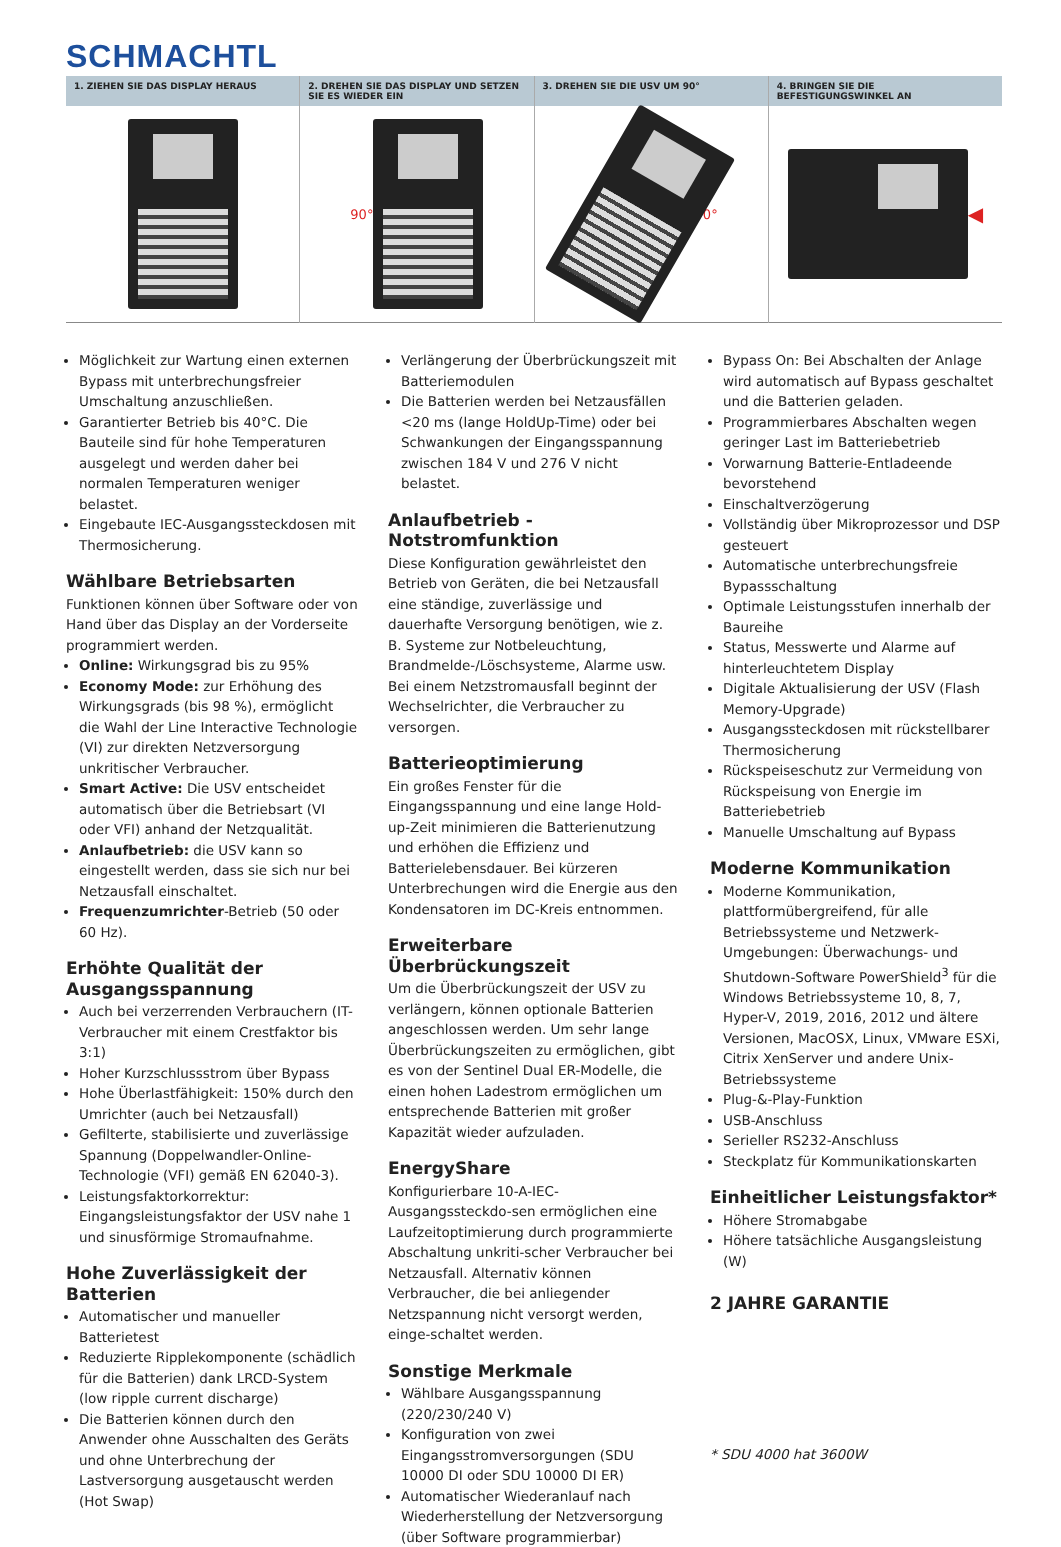SCHMACHTL
1. ZIEHEN SIE DAS DISPLAY HERAUS
2. DREHEN SIE DAS DISPLAY UND SETZEN SIE ES WIEDER EIN
90°
3. DREHEN SIE DIE USV UM 90°
90°
4. BRINGEN SIE DIE BEFESTIGUNGSWINKEL AN
◀
Möglichkeit zur Wartung einen externen Bypass mit unterbrechungsfreier Umschaltung anzuschließen.
Garantierter Betrieb bis 40°C. Die Bauteile sind für hohe Temperaturen ausgelegt und werden daher bei normalen Temperaturen weniger belastet.
Eingebaute IEC-Ausgangssteckdosen mit Thermosicherung.
Wählbare Betriebsarten
Funktionen können über Software oder von Hand über das Display an der Vorderseite programmiert werden.
Online: Wirkungsgrad bis zu 95%
Economy Mode: zur Erhöhung des Wirkungsgrads (bis 98 %), ermöglicht die Wahl der Line Interactive Technologie (VI) zur direkten Netzversorgung unkritischer Verbraucher.
Smart Active: Die USV entscheidet automatisch über die Betriebsart (VI oder VFI) anhand der Netzqualität.
Anlaufbetrieb: die USV kann so eingestellt werden, dass sie sich nur bei Netzausfall einschaltet.
Frequenzumrichter-Betrieb (50 oder 60 Hz).
Erhöhte Qualität der Ausgangsspannung
Auch bei verzerrenden Verbrauchern (IT-Verbraucher mit einem Crestfaktor bis 3:1)
Hoher Kurzschlussstrom über Bypass
Hohe Überlastfähigkeit: 150% durch den Umrichter (auch bei Netzausfall)
Gefilterte, stabilisierte und zuverlässige Spannung (Doppelwandler-Online-Technologie (VFI) gemäß EN 62040-3).
Leistungsfaktorkorrektur: Eingangsleistungsfaktor der USV nahe 1 und sinusförmige Stromaufnahme.
Hohe Zuverlässigkeit der Batterien
Automatischer und manueller Batterietest
Reduzierte Ripplekomponente (schädlich für die Batterien) dank LRCD-System (low ripple current discharge)
Die Batterien können durch den Anwender ohne Ausschalten des Geräts und ohne Unterbrechung der Lastversorgung ausgetauscht werden (Hot Swap)
Verlängerung der Überbrückungszeit mit Batteriemodulen
Die Batterien werden bei Netzausfällen <20 ms (lange HoldUp-Time) oder bei Schwankungen der Eingangsspannung zwischen 184 V und 276 V nicht belastet.
Anlaufbetrieb - Notstromfunktion
Diese Konfiguration gewährleistet den Betrieb von Geräten, die bei Netzausfall eine ständige, zuverlässige und dauerhafte Versorgung benötigen, wie z. B. Systeme zur Notbeleuchtung, Brandmelde-/Löschsysteme, Alarme usw. Bei einem Netzstromausfall beginnt der Wechselrichter, die Verbraucher zu versorgen.
Batterieoptimierung
Ein großes Fenster für die Eingangsspannung und eine lange Hold-up-Zeit minimieren die Batterienutzung und erhöhen die Effizienz und Batterielebensdauer. Bei kürzeren Unterbrechungen wird die Energie aus den Kondensatoren im DC-Kreis entnommen.
Erweiterbare Überbrückungszeit
Um die Überbrückungszeit der USV zu verlängern, können optionale Batterien angeschlossen werden. Um sehr lange Überbrückungszeiten zu ermöglichen, gibt es von der Sentinel Dual ER-Modelle, die einen hohen Ladestrom ermöglichen um entsprechende Batterien mit großer Kapazität wieder aufzuladen.
EnergyShare
Konfigurierbare 10-A-IEC-Ausgangssteckdo-sen ermöglichen eine Laufzeitoptimierung durch programmierte Abschaltung unkriti-scher Verbraucher bei Netzausfall. Alternativ können Verbraucher, die bei anliegender Netzspannung nicht versorgt werden, einge-schaltet werden.
Sonstige Merkmale
Wählbare Ausgangsspannung (220/230/240 V)
Konfiguration von zwei Eingangsstromversorgungen (SDU 10000 DI oder SDU 10000 DI ER)
Automatischer Wiederanlauf nach Wiederherstellung der Netzversorgung (über Software programmierbar)
Bypass On: Bei Abschalten der Anlage wird automatisch auf Bypass geschaltet und die Batterien geladen.
Programmierbares Abschalten wegen geringer Last im Batteriebetrieb
Vorwarnung Batterie-Entladeende bevorstehend
Einschaltverzögerung
Vollständig über Mikroprozessor und DSP gesteuert
Automatische unterbrechungsfreie Bypassschaltung
Optimale Leistungsstufen innerhalb der Baureihe
Status, Messwerte und Alarme auf hinterleuchtetem Display
Digitale Aktualisierung der USV (Flash Memory-Upgrade)
Ausgangssteckdosen mit rückstellbarer Thermosicherung
Rückspeiseschutz zur Vermeidung von Rückspeisung von Energie im Batteriebetrieb
Manuelle Umschaltung auf Bypass
Moderne Kommunikation
Moderne Kommunikation, plattformübergreifend, für alle Betriebssysteme und Netzwerk-Umgebungen: Überwachungs- und Shutdown-Software PowerShield<sup>3</sup> für die Windows Betriebssysteme 10, 8, 7, Hyper-V, 2019, 2016, 2012 und ältere Versionen, MacOSX, Linux, VMware ESXi, Citrix XenServer und andere Unix-Betriebssysteme
Plug-&-Play-Funktion
USB-Anschluss
Serieller RS232-Anschluss
Steckplatz für Kommunikationskarten
Einheitlicher Leistungsfaktor*
Höhere Stromabgabe
Höhere tatsächliche Ausgangsleistung (W)
2 JAHRE GARANTIE
* SDU 4000 hat 3600W